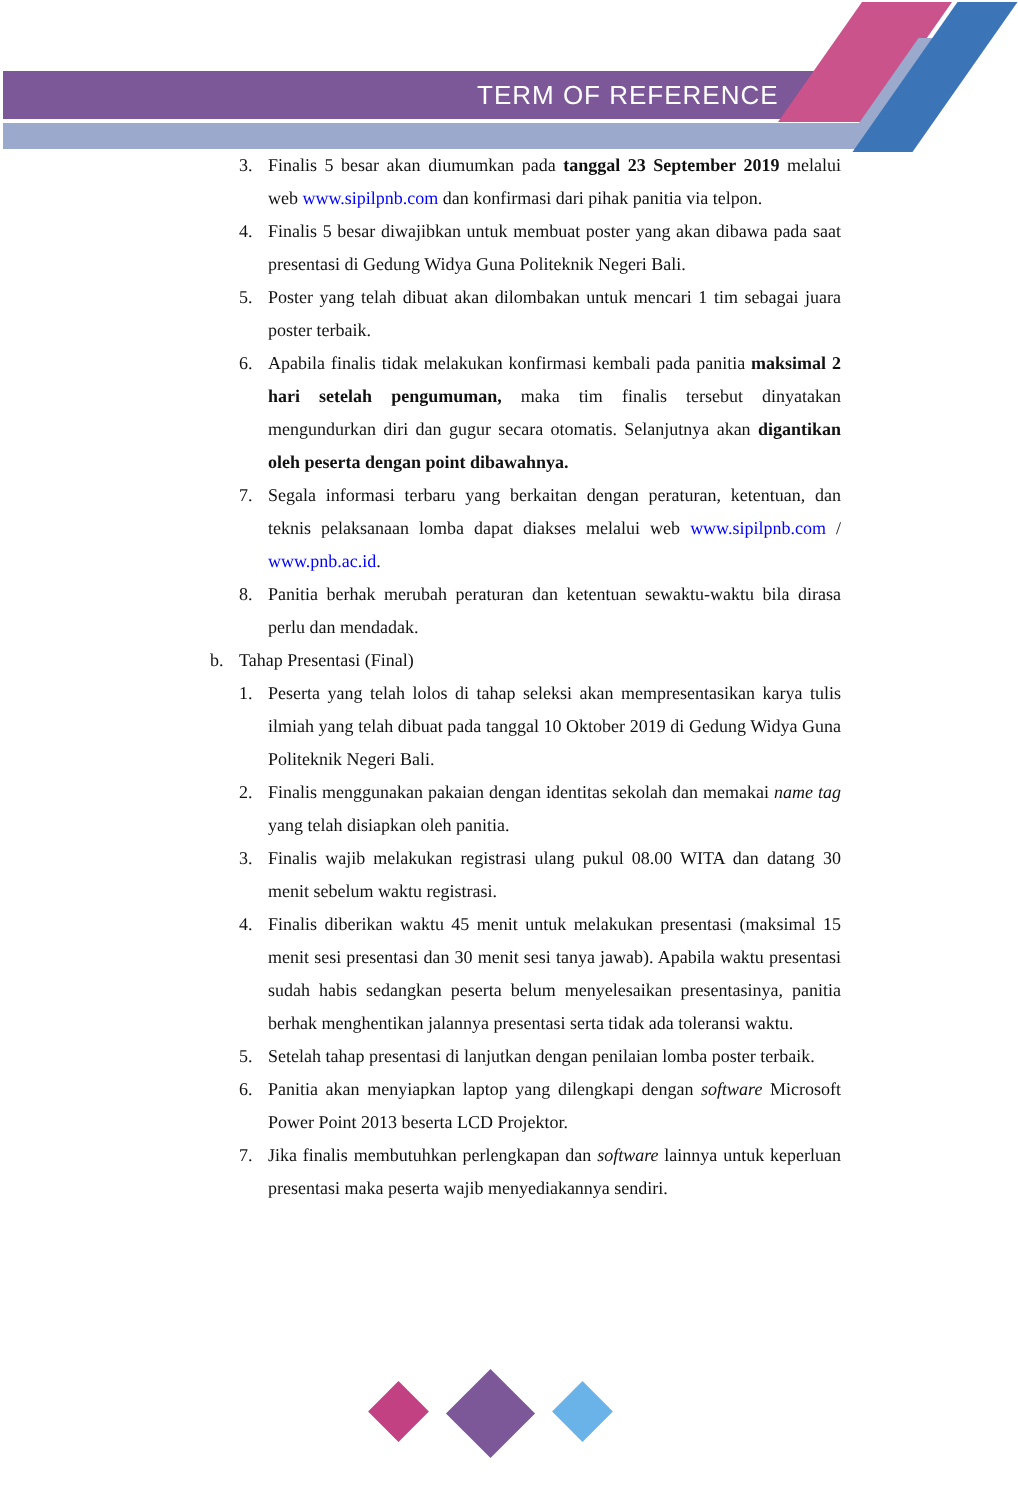TERM OF REFERENCE
3. Finalis 5 besar akan diumumkan pada tanggal 23 September 2019 melalui web www.sipilpnb.com dan konfirmasi dari pihak panitia via telpon.
4. Finalis 5 besar diwajibkan untuk membuat poster yang akan dibawa pada saat presentasi di Gedung Widya Guna Politeknik Negeri Bali.
5. Poster yang telah dibuat akan dilombakan untuk mencari 1 tim sebagai juara poster terbaik.
6. Apabila finalis tidak melakukan konfirmasi kembali pada panitia maksimal 2 hari setelah pengumuman, maka tim finalis tersebut dinyatakan mengundurkan diri dan gugur secara otomatis. Selanjutnya akan digantikan oleh peserta dengan point dibawahnya.
7. Segala informasi terbaru yang berkaitan dengan peraturan, ketentuan, dan teknis pelaksanaan lomba dapat diakses melalui web www.sipilpnb.com / www.pnb.ac.id.
8. Panitia berhak merubah peraturan dan ketentuan sewaktu-waktu bila dirasa perlu dan mendadak.
b. Tahap Presentasi (Final)
1. Peserta yang telah lolos di tahap seleksi akan mempresentasikan karya tulis ilmiah yang telah dibuat pada tanggal 10 Oktober 2019 di Gedung Widya Guna Politeknik Negeri Bali.
2. Finalis menggunakan pakaian dengan identitas sekolah dan memakai name tag yang telah disiapkan oleh panitia.
3. Finalis wajib melakukan registrasi ulang pukul 08.00 WITA dan datang 30 menit sebelum waktu registrasi.
4. Finalis diberikan waktu 45 menit untuk melakukan presentasi (maksimal 15 menit sesi presentasi dan 30 menit sesi tanya jawab). Apabila waktu presentasi sudah habis sedangkan peserta belum menyelesaikan presentasinya, panitia berhak menghentikan jalannya presentasi serta tidak ada toleransi waktu.
5. Setelah tahap presentasi di lanjutkan dengan penilaian lomba poster terbaik.
6. Panitia akan menyiapkan laptop yang dilengkapi dengan software Microsoft Power Point 2013 beserta LCD Projektor.
7. Jika finalis membutuhkan perlengkapan dan software lainnya untuk keperluan presentasi maka peserta wajib menyediakannya sendiri.